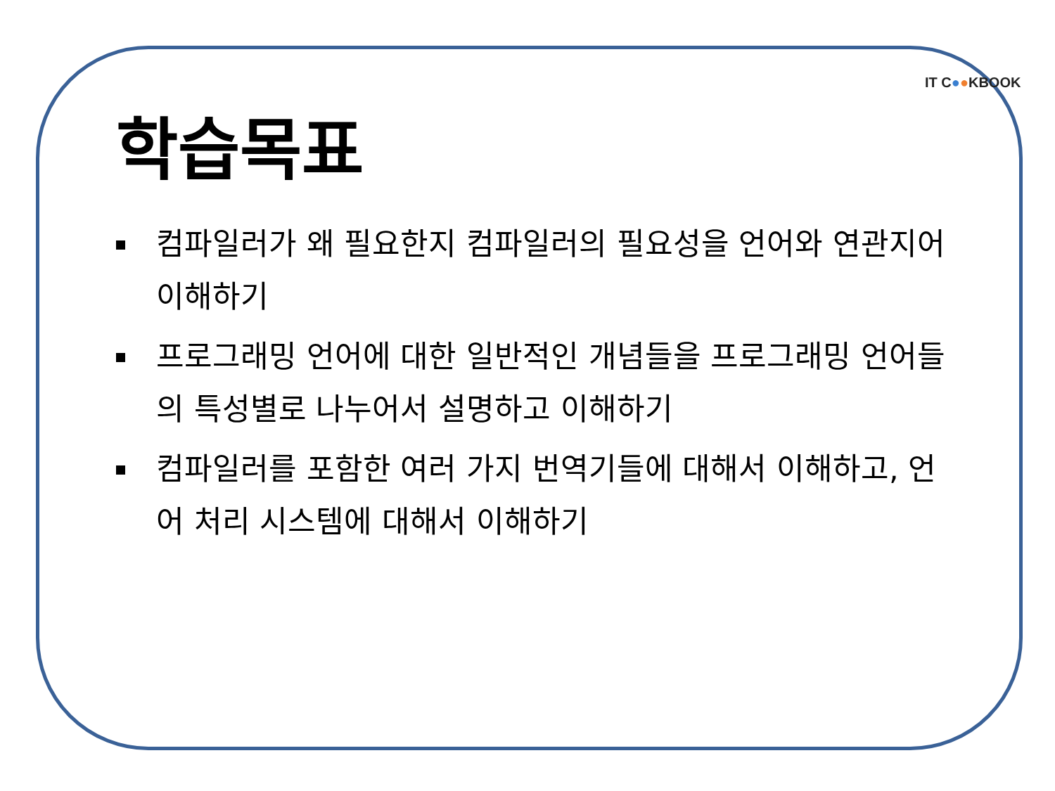IT C●●KBOOK
학습목표
컴파일러가 왜 필요한지 컴파일러의 필요성을 언어와 연관지어 이해하기
프로그래밍 언어에 대한 일반적인 개념들을 프로그래밍 언어들의 특성별로 나누어서 설명하고 이해하기
컴파일러를 포함한 여러 가지 번역기들에 대해서 이해하고, 언어 처리 시스템에 대해서 이해하기